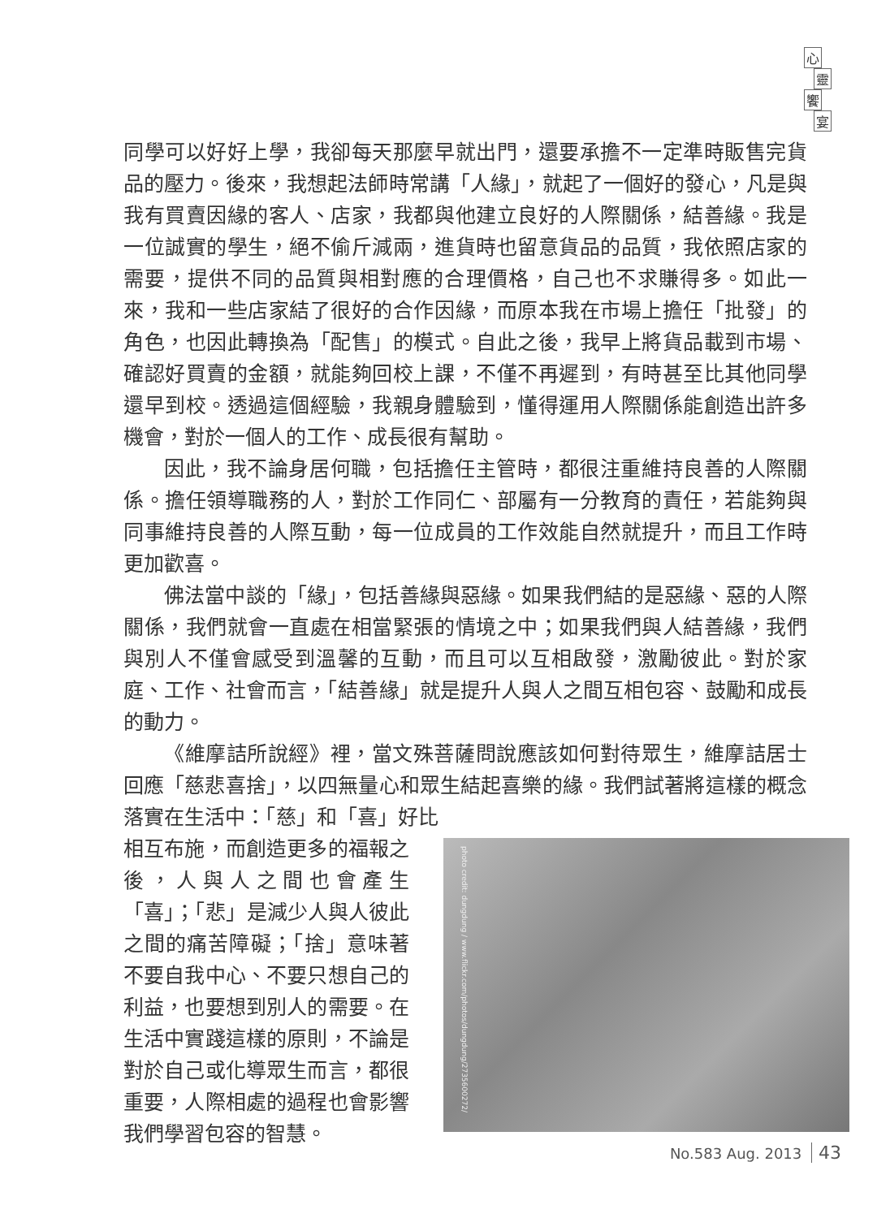心靈饗宴
同學可以好好上學，我卻每天那麼早就出門，還要承擔不一定準時販售完貨品的壓力。後來，我想起法師時常講「人緣」，就起了一個好的發心，凡是與我有買賣因緣的客人、店家，我都與他建立良好的人際關係，結善緣。我是一位誠實的學生，絕不偷斤減兩，進貨時也留意貨品的品質，我依照店家的需要，提供不同的品質與相對應的合理價格，自己也不求賺得多。如此一來，我和一些店家結了很好的合作因緣，而原本我在市場上擔任「批發」的角色，也因此轉換為「配售」的模式。自此之後，我早上將貨品載到市場、確認好買賣的金額，就能夠回校上課，不僅不再遲到，有時甚至比其他同學還早到校。透過這個經驗，我親身體驗到，懂得運用人際關係能創造出許多機會，對於一個人的工作、成長很有幫助。
因此，我不論身居何職，包括擔任主管時，都很注重維持良善的人際關係。擔任領導職務的人，對於工作同仁、部屬有一分教育的責任，若能夠與同事維持良善的人際互動，每一位成員的工作效能自然就提升，而且工作時更加歡喜。
佛法當中談的「緣」，包括善緣與惡緣。如果我們結的是惡緣、惡的人際關係，我們就會一直處在相當緊張的情境之中；如果我們與人結善緣，我們與別人不僅會感受到溫馨的互動，而且可以互相啟發，激勵彼此。對於家庭、工作、社會而言，「結善緣」就是提升人與人之間互相包容、鼓勵和成長的動力。
《維摩詰所說經》裡，當文殊菩薩問說應該如何對待眾生，維摩詰居士回應「慈悲喜捨」，以四無量心和眾生結起喜樂的緣。我們試著將這樣的概念落實在生活中：「慈」和「喜」好比
相互布施，而創造更多的福報之後，人與人之間也會產生「喜」；「悲」是減少人與人彼此之間的痛苦障礙；「捨」意味著不要自我中心、不要只想自己的利益，也要想到別人的需要。在生活中實踐這樣的原則，不論是對於自己或化導眾生而言，都很重要，人際相處的過程也會影響我們學習包容的智慧。
photo credit: dungdung / www.flickr.com/photos/dungdung/2735600272/
No.583 Aug. 2013 43